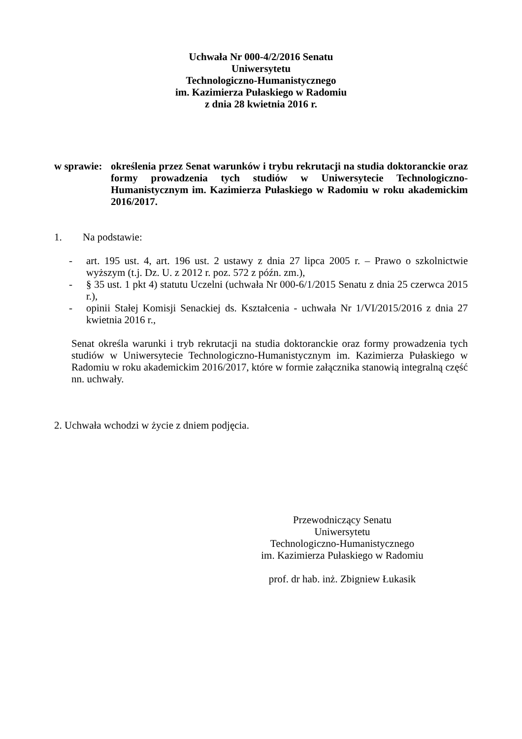Uchwała Nr 000-4/2/2016 Senatu
Uniwersytetu
Technologiczno-Humanistycznego
im. Kazimierza Pułaskiego w Radomiu
z dnia 28 kwietnia 2016 r.
w sprawie: określenia przez Senat warunków i trybu rekrutacji na studia doktoranckie oraz formy prowadzenia tych studiów w Uniwersytecie Technologiczno-Humanistycznym im. Kazimierza Pułaskiego w Radomiu w roku akademickim 2016/2017.
1. Na podstawie:
- art. 195 ust. 4, art. 196 ust. 2 ustawy z dnia 27 lipca 2005 r. – Prawo o szkolnictwie wyższym (t.j. Dz. U. z 2012 r. poz. 572 z późn. zm.),
- § 35 ust. 1 pkt 4) statutu Uczelni (uchwała Nr 000-6/1/2015 Senatu z dnia 25 czerwca 2015 r.),
- opinii Stałej Komisji Senackiej ds. Kształcenia - uchwała Nr 1/VI/2015/2016 z dnia 27 kwietnia 2016 r.,
Senat określa warunki i tryb rekrutacji na studia doktoranckie oraz formy prowadzenia tych studiów w Uniwersytecie Technologiczno-Humanistycznym im. Kazimierza Pułaskiego w Radomiu w roku akademickim 2016/2017, które w formie załącznika stanowią integralną część nn. uchwały.
2. Uchwała wchodzi w życie z dniem podjęcia.
Przewodniczący Senatu
Uniwersytetu
Technologiczno-Humanistycznego
im. Kazimierza Pułaskiego w Radomiu
prof. dr hab. inż. Zbigniew Łukasik